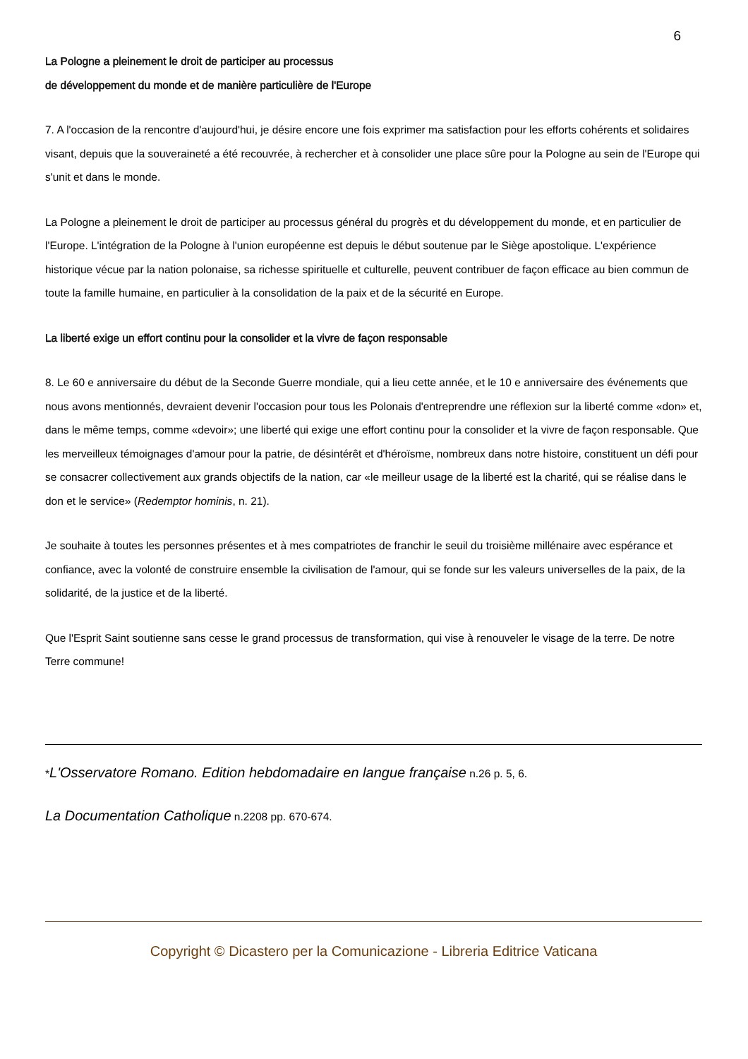6
La Pologne a pleinement le droit de participer au processus
de développement du monde et de manière particulière de l'Europe
7. A l'occasion de la rencontre d'aujourd'hui, je désire encore une fois exprimer ma satisfaction pour les efforts cohérents et solidaires visant, depuis que la souveraineté a été recouvrée, à rechercher et à consolider une place sûre pour la Pologne au sein de l'Europe qui s'unit et dans le monde.
La Pologne a pleinement le droit de participer au processus général du progrès et du développement du monde, et en particulier de l'Europe. L'intégration de la Pologne à l'union européenne est depuis le début soutenue par le Siège apostolique. L'expérience historique vécue par la nation polonaise, sa richesse spirituelle et culturelle, peuvent contribuer de façon efficace au bien commun de toute la famille humaine, en particulier à la consolidation de la paix et de la sécurité en Europe.
La liberté exige un effort continu pour la consolider et la vivre de façon responsable
8. Le 60 e anniversaire du début de la Seconde Guerre mondiale, qui a lieu cette année, et le 10 e anniversaire des événements que nous avons mentionnés, devraient devenir l'occasion pour tous les Polonais d'entreprendre une réflexion sur la liberté comme «don» et, dans le même temps, comme «devoir»; une liberté qui exige une effort continu pour la consolider et la vivre de façon responsable. Que les merveilleux témoignages d'amour pour la patrie, de désintérêt et d'héroïsme, nombreux dans notre histoire, constituent un défi pour se consacrer collectivement aux grands objectifs de la nation, car «le meilleur usage de la liberté est la charité, qui se réalise dans le don et le service» (Redemptor hominis, n. 21).
Je souhaite à toutes les personnes présentes et à mes compatriotes de franchir le seuil du troisième millénaire avec espérance et confiance, avec la volonté de construire ensemble la civilisation de l'amour, qui se fonde sur les valeurs universelles de la paix, de la solidarité, de la justice et de la liberté.
Que l'Esprit Saint soutienne sans cesse le grand processus de transformation, qui vise à renouveler le visage de la terre. De notre Terre commune!
*L'Osservatore Romano. Edition hebdomadaire en langue française n.26 p. 5, 6.
La Documentation Catholique n.2208 pp. 670-674.
Copyright © Dicastero per la Comunicazione - Libreria Editrice Vaticana